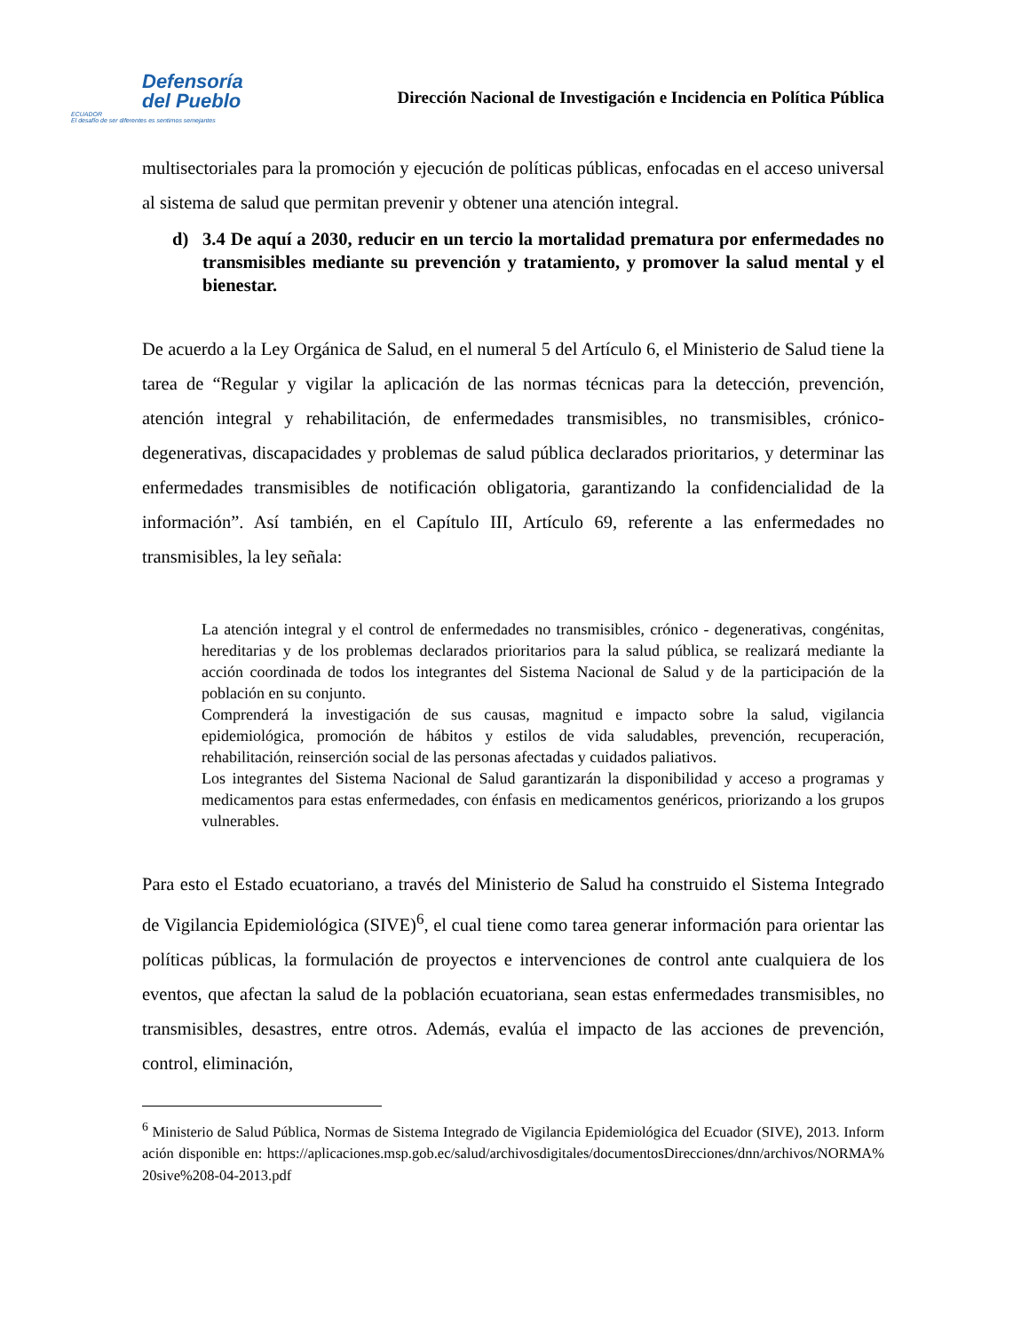Defensoría
del Pueblo
ECUADOR
El desafío de ser diferentes es sentirnos semejantes
Dirección Nacional de Investigación e Incidencia en Política Pública
multisectoriales para la promoción y ejecución de políticas públicas, enfocadas en el acceso universal al sistema de salud que permitan prevenir y obtener una atención integral.
d) 3.4 De aquí a 2030, reducir en un tercio la mortalidad prematura por enfermedades no transmisibles mediante su prevención y tratamiento, y promover la salud mental y el bienestar.
De acuerdo a la Ley Orgánica de Salud, en el numeral 5 del Artículo 6, el Ministerio de Salud tiene la tarea de “Regular y vigilar la aplicación de las normas técnicas para la detección, prevención, atención integral y rehabilitación, de enfermedades transmisibles, no transmisibles, crónico-degenerativas, discapacidades y problemas de salud pública declarados prioritarios, y determinar las enfermedades transmisibles de notificación obligatoria, garantizando la confidencialidad de la información”. Así también, en el Capítulo III, Artículo 69, referente a las enfermedades no transmisibles, la ley señala:
La atención integral y el control de enfermedades no transmisibles, crónico - degenerativas, congénitas, hereditarias y de los problemas declarados prioritarios para la salud pública, se realizará mediante la acción coordinada de todos los integrantes del Sistema Nacional de Salud y de la participación de la población en su conjunto.
Comprenderá la investigación de sus causas, magnitud e impacto sobre la salud, vigilancia epidemiológica, promoción de hábitos y estilos de vida saludables, prevención, recuperación, rehabilitación, reinserción social de las personas afectadas y cuidados paliativos.
Los integrantes del Sistema Nacional de Salud garantizarán la disponibilidad y acceso a programas y medicamentos para estas enfermedades, con énfasis en medicamentos genéricos, priorizando a los grupos vulnerables.
Para esto el Estado ecuatoriano, a través del Ministerio de Salud ha construido el Sistema Integrado de Vigilancia Epidemiológica (SIVE)<sup>6</sup>, el cual tiene como tarea generar información para orientar las políticas públicas, la formulación de proyectos e intervenciones de control ante cualquiera de los eventos, que afectan la salud de la población ecuatoriana, sean estas enfermedades transmisibles, no transmisibles, desastres, entre otros. Además, evalúa el impacto de las acciones de prevención, control, eliminación,
<sup>6</sup> Ministerio de Salud Pública, Normas de Sistema Integrado de Vigilancia Epidemiológica del Ecuador (SIVE), 2013. Información disponible en: https://aplicaciones.msp.gob.ec/salud/archivosdigitales/documentosDirecciones/dnn/archivos/NORMA%20sive%208-04-2013.pdf